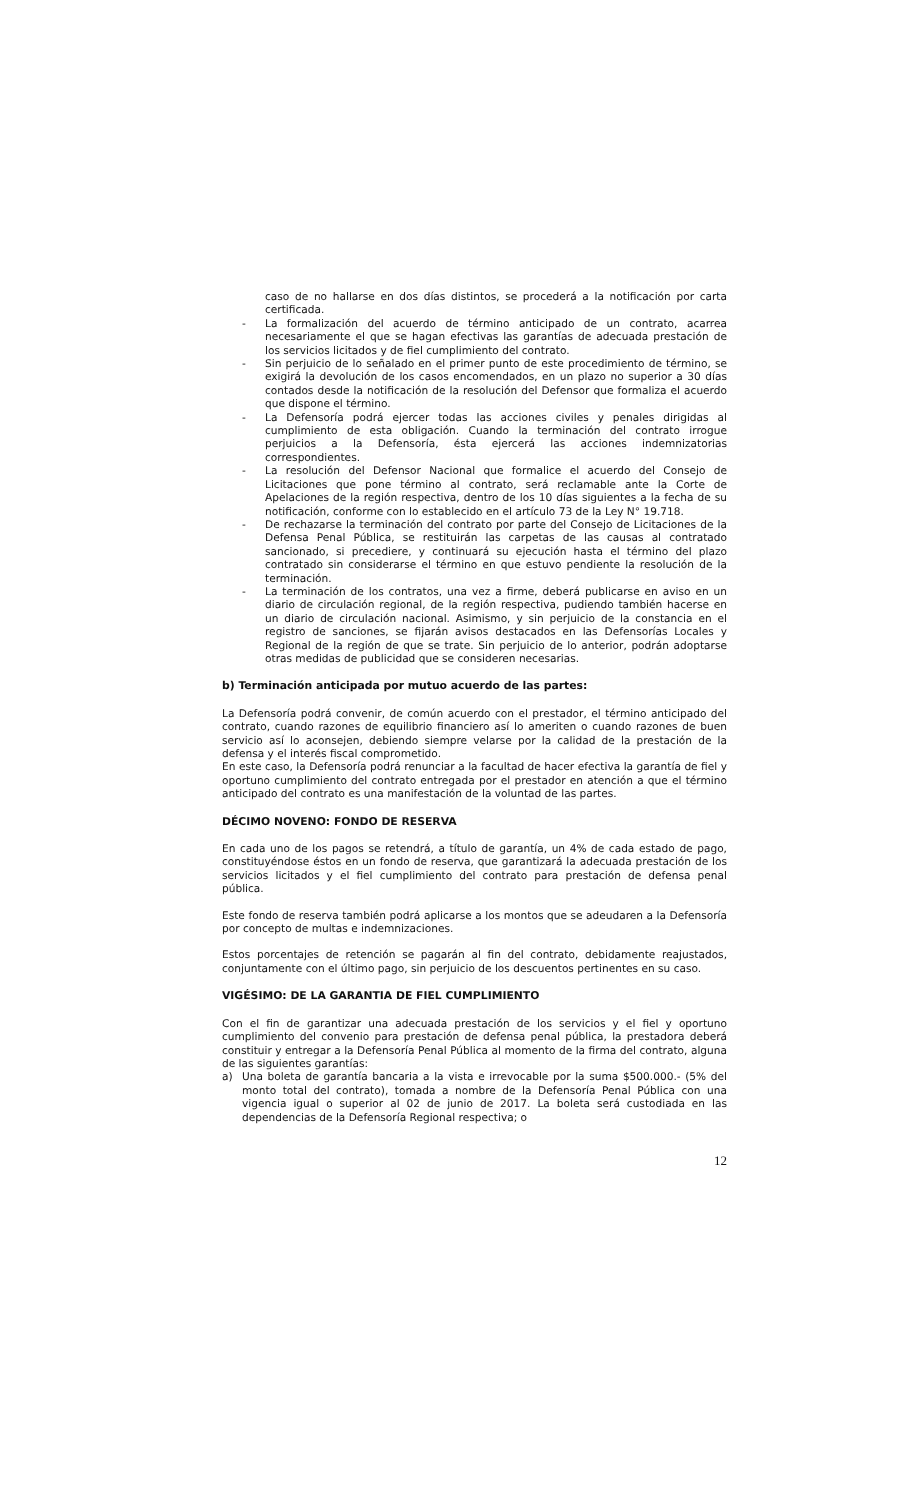caso de no hallarse en dos días distintos, se procederá a la notificación por carta certificada.
- La formalización del acuerdo de término anticipado de un contrato, acarrea necesariamente el que se hagan efectivas las garantías de adecuada prestación de los servicios licitados y de fiel cumplimiento del contrato.
- Sin perjuicio de lo señalado en el primer punto de este procedimiento de término, se exigirá la devolución de los casos encomendados, en un plazo no superior a 30 días contados desde la notificación de la resolución del Defensor que formaliza el acuerdo que dispone el término.
- La Defensoría podrá ejercer todas las acciones civiles y penales dirigidas al cumplimiento de esta obligación. Cuando la terminación del contrato irrogue perjuicios a la Defensoría, ésta ejercerá las acciones indemnizatorias correspondientes.
- La resolución del Defensor Nacional que formalice el acuerdo del Consejo de Licitaciones que pone término al contrato, será reclamable ante la Corte de Apelaciones de la región respectiva, dentro de los 10 días siguientes a la fecha de su notificación, conforme con lo establecido en el artículo 73 de la Ley N° 19.718.
- De rechazarse la terminación del contrato por parte del Consejo de Licitaciones de la Defensa Penal Pública, se restituirán las carpetas de las causas al contratado sancionado, si precediere, y continuará su ejecución hasta el término del plazo contratado sin considerarse el término en que estuvo pendiente la resolución de la terminación.
- La terminación de los contratos, una vez a firme, deberá publicarse en aviso en un diario de circulación regional, de la región respectiva, pudiendo también hacerse en un diario de circulación nacional. Asimismo, y sin perjuicio de la constancia en el registro de sanciones, se fijarán avisos destacados en las Defensorías Locales y Regional de la región de que se trate. Sin perjuicio de lo anterior, podrán adoptarse otras medidas de publicidad que se consideren necesarias.
b) Terminación anticipada por mutuo acuerdo de las partes:
La Defensoría podrá convenir, de común acuerdo con el prestador, el término anticipado del contrato, cuando razones de equilibrio financiero así lo ameriten o cuando razones de buen servicio así lo aconsejen, debiendo siempre velarse por la calidad de la prestación de la defensa y el interés fiscal comprometido.
En este caso, la Defensoría podrá renunciar a la facultad de hacer efectiva la garantía de fiel y oportuno cumplimiento del contrato entregada por el prestador en atención a que el término anticipado del contrato es una manifestación de la voluntad de las partes.
DÉCIMO NOVENO: FONDO DE RESERVA
En cada uno de los pagos se retendrá, a título de garantía, un 4% de cada estado de pago, constituyéndose éstos en un fondo de reserva, que garantizará la adecuada prestación de los servicios licitados y el fiel cumplimiento del contrato para prestación de defensa penal pública.
Este fondo de reserva también podrá aplicarse a los montos que se adeudaren a la Defensoría por concepto de multas e indemnizaciones.
Estos porcentajes de retención se pagarán al fin del contrato, debidamente reajustados, conjuntamente con el último pago, sin perjuicio de los descuentos pertinentes en su caso.
VIGÉSIMO: DE LA GARANTIA DE FIEL CUMPLIMIENTO
Con el fin de garantizar una adecuada prestación de los servicios y el fiel y oportuno cumplimiento del convenio para prestación de defensa penal pública, la prestadora deberá constituir y entregar a la Defensoría Penal Pública al momento de la firma del contrato, alguna de las siguientes garantías:
a) Una boleta de garantía bancaria a la vista e irrevocable por la suma $500.000.- (5% del monto total del contrato), tomada a nombre de la Defensoría Penal Pública con una vigencia igual o superior al 02 de junio de 2017. La boleta será custodiada en las dependencias de la Defensoría Regional respectiva; o
12